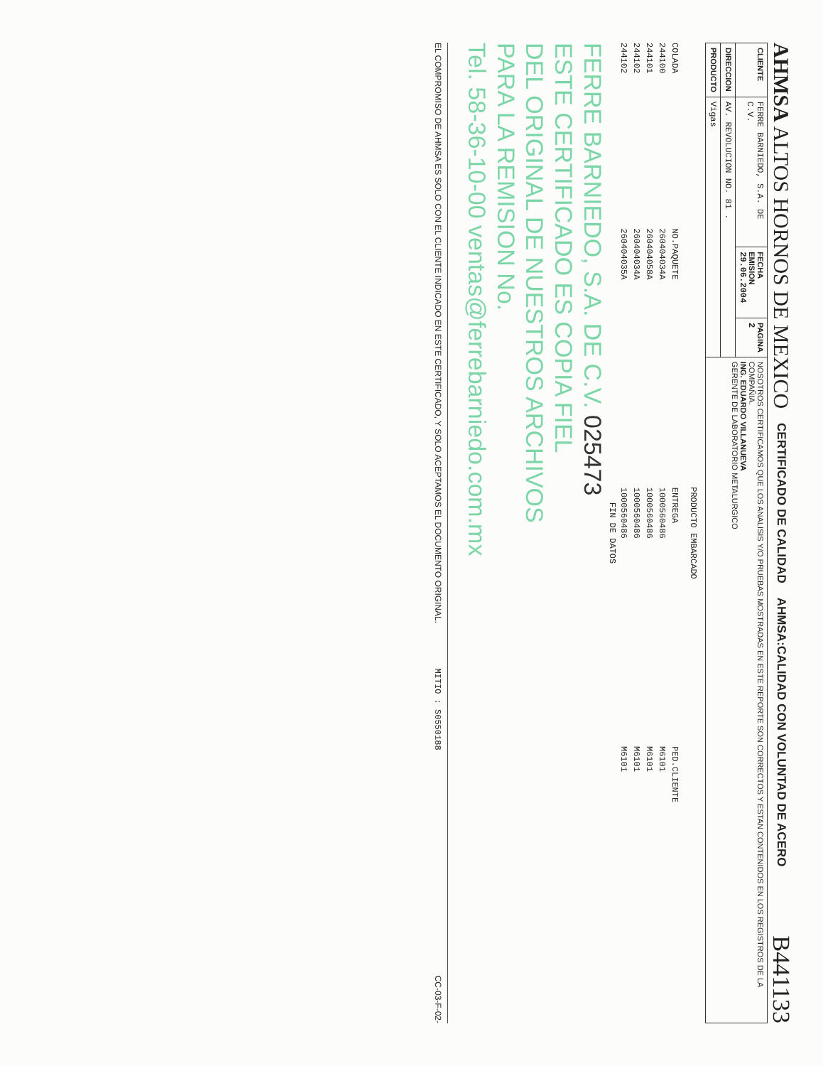AHMSA ALTOS HORNOS DE MEXICO CERTIFICADO DE CALIDAD AHMSA:CALIDAD CON VOLUNTAD DE ACERO B441133
| CLIENTE | FERRE BARNIEDO, S.A. DE C.V. | FECHA EMISION 29.06.2004 | PAGINA 2 | NOSOTROS CERTIFICAMOS QUE LOS ANALISIS Y/O PRUEBAS MOSTRADAS EN ESTE REPORTE SON CORRECTOS Y ESTAN CONTENIDOS EN LOS REGISTROS DE LA COMPAÑIA. ING. EDUARDO VILLANUEVA GERENTE DE LABORATORIO METALURGICO |
| DIRECCION | AV. REVOLUCION NO. 81 . | | | |
| PRODUCTO | Vigas | | | |
PRODUCTO EMBARCADO
| COLADA | NO.PAQUETE | ENTREGA | PED.CLIENTE |
| 244100 | 260404034A | 1000560486 | M6101 |
| 244101 | 260404058A | 1000560486 | M6101 |
| 244102 | 260404034A | 1000560486 | M6101 |
| 244102 | 260404035A | 1000560486 | M6101 |
FIN DE DATOS
FERRE BARNIEDO, S.A. DE C.V. 025473
ESTE CERTIFICADO ES COPIA FIEL
DEL ORIGINAL DE NUESTROS ARCHIVOS
PARA LA REMISION No.
Tel. 58-36-10-00 ventas@ferrebarniedo.com.mx
EL COMPROMISO DE AHMSA ES SOLO CON EL CLIENTE INDICADO EN ESTE CERTIFICADO, Y SOLO ACEPTAMOS EL DOCUMENTO ORIGINAL. MITIO : S0550188 CC-03-F-02-